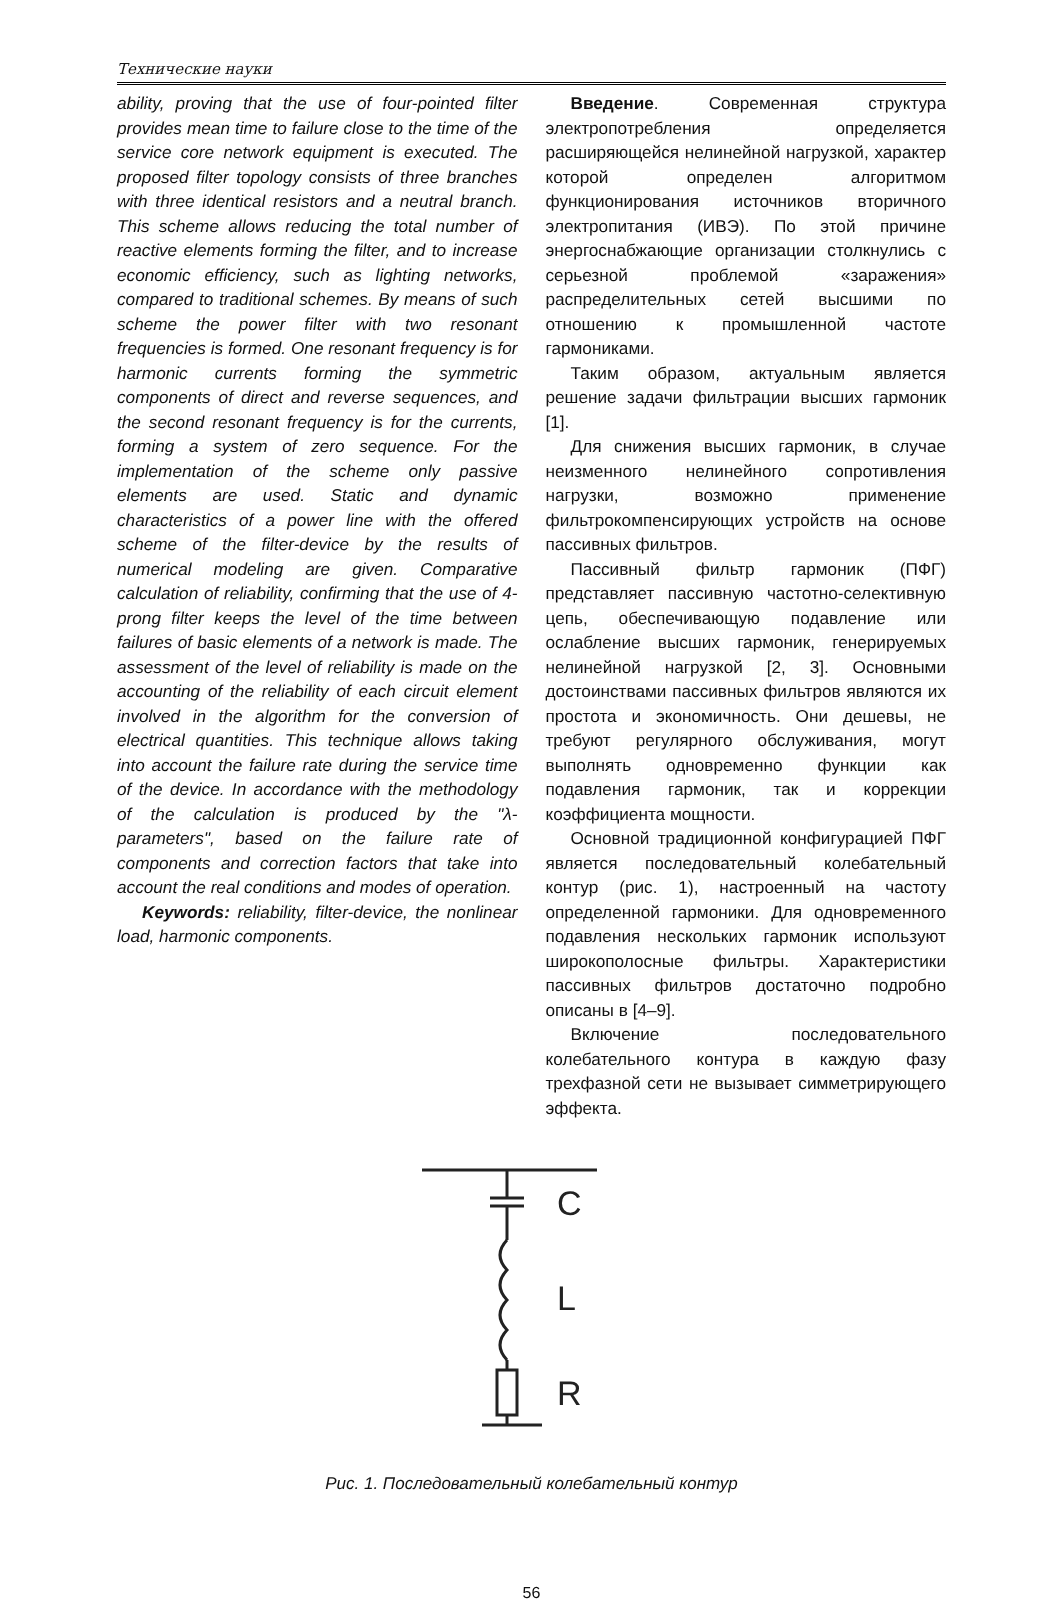Технические науки
ability, proving that the use of four-pointed filter provides mean time to failure close to the time of the service core network equipment is executed. The proposed filter topology consists of three branches with three identical resistors and a neutral branch. This scheme allows reducing the total number of reactive elements forming the filter, and to increase economic efficiency, such as lighting networks, compared to traditional schemes. By means of such scheme the power filter with two resonant frequencies is formed. One resonant frequency is for harmonic currents forming the symmetric components of direct and reverse sequences, and the second resonant frequency is for the currents, forming a system of zero sequence. For the implementation of the scheme only passive elements are used. Static and dynamic characteristics of a power line with the offered scheme of the filter-device by the results of numerical modeling are given. Comparative calculation of reliability, confirming that the use of 4-prong filter keeps the level of the time between failures of basic elements of a network is made. The assessment of the level of reliability is made on the accounting of the reliability of each circuit element involved in the algorithm for the conversion of electrical quantities. This technique allows taking into account the failure rate during the service time of the device. In accordance with the methodology of the calculation is produced by the "λ- parameters", based on the failure rate of components and correction factors that take into account the real conditions and modes of operation.
Keywords: reliability, filter-device, the nonlinear load, harmonic components.
Введение. Современная структура электропотребления определяется расширяющейся нелинейной нагрузкой, характер которой определен алгоритмом функционирования источников вторичного электропитания (ИВЭ). По этой причине энергоснабжающие организации столкнулись с серьезной проблемой «заражения» распределительных сетей высшими по отношению к промышленной частоте гармониками.
Таким образом, актуальным является решение задачи фильтрации высших гармоник [1].
Для снижения высших гармоник, в случае неизменного нелинейного сопротивления нагрузки, возможно применение фильтрокомпенсирующих устройств на основе пассивных фильтров.
Пассивный фильтр гармоник (ПФГ) представляет пассивную частотно-селективную цепь, обеспечивающую подавление или ослабление высших гармоник, генерируемых нелинейной нагрузкой [2, 3]. Основными достоинствами пассивных фильтров являются их простота и экономичность. Они дешевы, не требуют регулярного обслуживания, могут выполнять одновременно функции как подавления гармоник, так и коррекции коэффициента мощности.
Основной традиционной конфигурацией ПФГ является последовательный колебательный контур (рис. 1), настроенный на частоту определенной гармоники. Для одновременного подавления нескольких гармоник используют широкополосные фильтры. Характеристики пассивных фильтров достаточно подробно описаны в [4–9].
Включение последовательного колебательного контура в каждую фазу трехфазной сети не вызывает симметрирующего эффекта.
C
L
R
Рис. 1. Последовательный колебательный контур
56